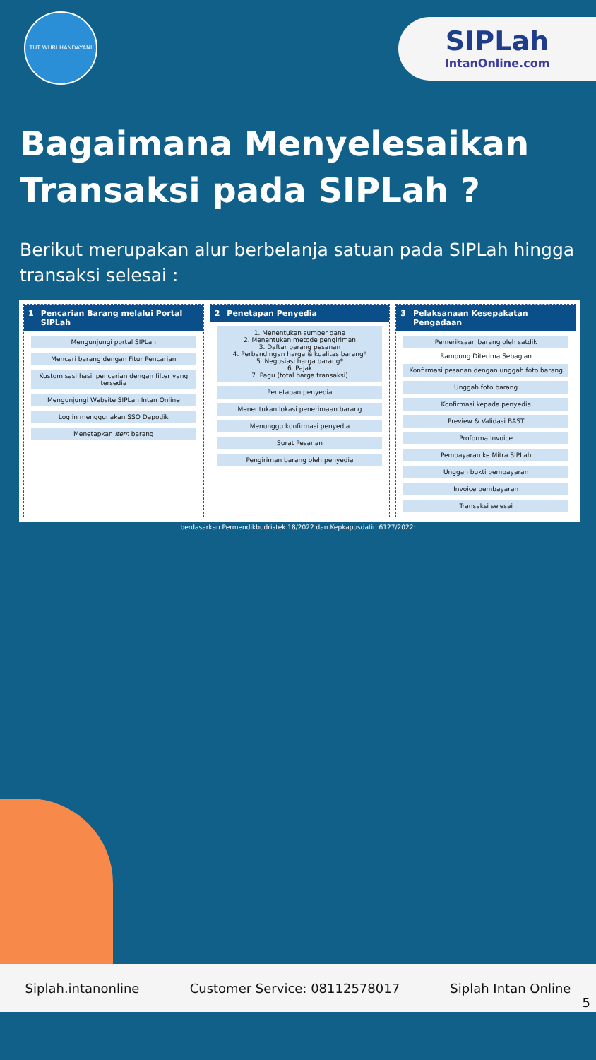TUT WURI HANDAYANI
SIPLah
IntanOnline.com
Bagaimana Menyelesaikan Transaksi pada SIPLah ?
Berikut merupakan alur berbelanja satuan pada SIPLah hingga transaksi selesai :
1 Pencarian Barang melalui Portal SIPLah
Mengunjungi portal SIPLah
Mencari barang dengan Fitur Pencarian
Kustomisasi hasil pencarian dengan filter yang tersedia
Mengunjungi Website SIPLah Intan Online
Log in menggunakan SSO Dapodik
Menetapkan item barang
2 Penetapan Penyedia
1. Menentukan sumber dana
2. Menentukan metode pengiriman
3. Daftar barang pesanan
4. Perbandingan harga & kualitas barang*
5. Negosiasi harga barang*
6. Pajak
7. Pagu (total harga transaksi)
Penetapan penyedia
Menentukan lokasi penerimaan barang
Menunggu konfirmasi penyedia
Surat Pesanan
Pengiriman barang oleh penyedia
3 Pelaksanaan Kesepakatan Pengadaan
Pemeriksaan barang oleh satdik
Rampung Diterima Sebagian
Konfirmasi pesanan dengan unggah foto barang
Unggah foto barang
Konfirmasi kepada penyedia
Preview & Validasi BAST
Proforma Invoice
Pembayaran ke Mitra SIPLah
Unggah bukti pembayaran
Invoice pembayaran
Transaksi selesai
berdasarkan Permendikbudristek 18/2022 dan Kepkapusdatin 6127/2022:
Siplah.intanonline Customer Service: 08112578017 Siplah Intan Online
5